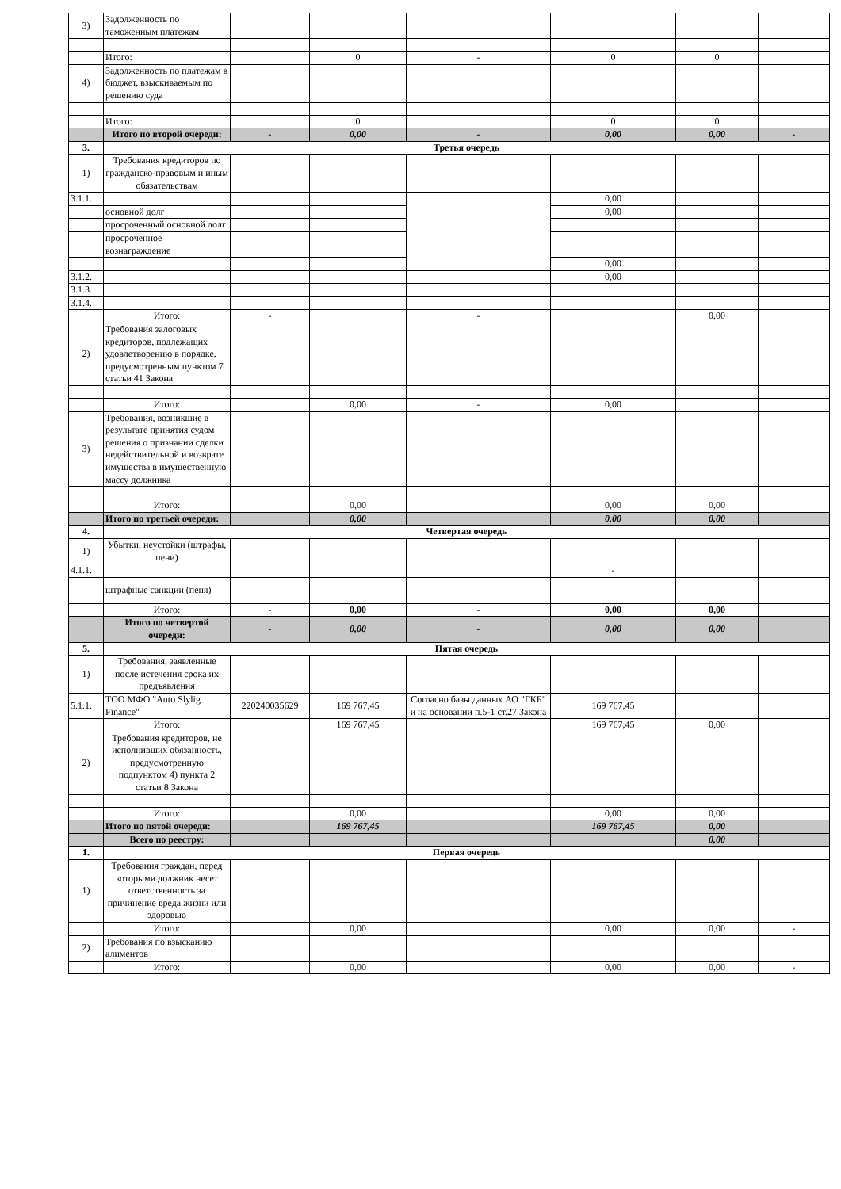| 3) | Задолженность по таможенным платежам | | | | | | |
| | Итого: | | 0 | - | 0 | 0 | |
| 4) | Задолженность по платежам в бюджет, взыскиваемым по решению суда | | | | | | |
| | Итого: | | 0 | | 0 | 0 | |
| | Итого по второй очереди: | - | 0,00 | - | 0,00 | 0,00 | - |
| 3. | Третья очередь | | | | | | |
| 1) | Требования кредиторов по гражданско-правовым и иным обязательствам | | | | | | |
| 3.1.1. | | | | | 0,00 | | |
| | основной долг | | | | 0,00 | | |
| | просроченный основной долг | | | | | | |
| | просроченное вознаграждение | | | | | | |
| | | | | | 0,00 | | |
| 3.1.2. | | | | | 0,00 | | |
| 3.1.3. | | | | | | | |
| 3.1.4. | | | | | | | |
| | Итого: | - | | - | | 0,00 | |
| 2) | Требования залоговых кредиторов, подлежащих удовлетворению в порядке, предусмотренным пунктом 7 статьи 41 Закона | | | | | | |
| | Итого: | | 0,00 | - | 0,00 | | |
| 3) | Требования, возникшие в результате принятия судом решения о признании сделки недействительной и возврате имущества в имущественную массу должника | | | | | | |
| | Итого: | | 0,00 | | 0,00 | 0,00 | |
| | Итого по третьей очереди: | | 0,00 | | 0,00 | 0,00 | |
| 4. | Четвертая очередь | | | | | | |
| 1) | Убытки, неустойки (штрафы, пени) | | | | | | |
| 4.1.1. | | | | | - | | |
| | штрафные санкции (пеня) | | | | | | |
| | Итого: | - | 0,00 | - | 0,00 | 0,00 | |
| | Итого по четвертой очереди: | - | 0,00 | - | 0,00 | 0,00 | |
| 5. | Пятая очередь | | | | | | |
| 1) | Требования, заявленные после истечения срока их предъявления | | | | | | |
| 5.1.1. | ТОО МФО "Auto Slylig Finance" | 220240035629 | 169 767,45 | Согласно базы данных АО "ГКБ" и на основании п.5-1 ст.27 Закона | 169 767,45 | | |
| | Итого: | | 169 767,45 | | 169 767,45 | 0,00 | |
| 2) | Требования кредиторов, не исполнивших обязанность, предусмотренную подпунктом 4) пункта 2 статьи 8 Закона | | | | | | |
| | Итого: | | 0,00 | | 0,00 | 0,00 | |
| | Итого по пятой очереди: | | 169 767,45 | | 169 767,45 | 0,00 | |
| | Всего по реестру: | | | | | 0,00 | |
| 1. | Первая очередь | | | | | | |
| 1) | Требования граждан, перед которыми должник несет ответственность за причинение вреда жизни или здоровью | | | | | | |
| | Итого: | | 0,00 | | 0,00 | 0,00 | - |
| 2) | Требования по взысканию алиментов | | | | | | |
| | Итого: | | 0,00 | | 0,00 | 0,00 | - |